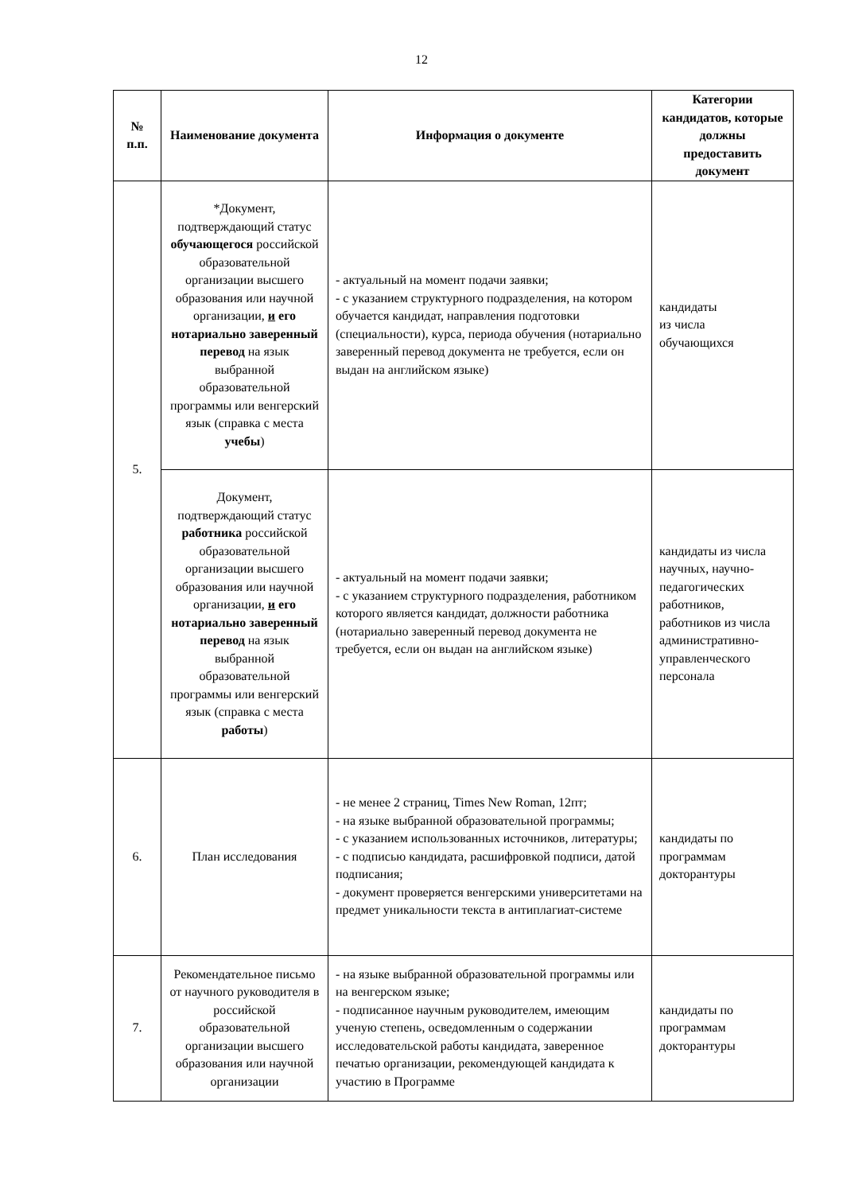12
| № п.п. | Наименование документа | Информация о документе | Категории кандидатов, которые должны предоставить документ |
| --- | --- | --- | --- |
| 5. | *Документ, подтверждающий статус обучающегося российской образовательной организации высшего образования или научной организации, и его нотариально заверенный перевод на язык выбранной образовательной программы или венгерский язык (справка с места учебы ) | - актуальный на момент подачи заявки; - с указанием структурного подразделения, на котором обучается кандидат, направления подготовки (специальности), курса, периода обучения (нотариально заверенный перевод документа не требуется, если он выдан на английском языке) | кандидаты из числа обучающихся |
| | Документ, подтверждающий статус работника российской образовательной организации высшего образования или научной организации, и его нотариально заверенный перевод на язык выбранной образовательной программы или венгерский язык (справка с места работы ) | - актуальный на момент подачи заявки; - с указанием структурного подразделения, работником которого является кандидат, должности работника (нотариально заверенный перевод документа не требуется, если он выдан на английском языке) | кандидаты из числа научных, научно-педагогических работников, работников из числа административно-управленческого персонала |
| 6. | План исследования | - не менее 2 страниц, Times New Roman, 12пт; - на языке выбранной образовательной программы; - с указанием использованных источников, литературы; - с подписью кандидата, расшифровкой подписи, датой подписания; - документ проверяется венгерскими университетами на предмет уникальности текста в антиплагиат-системе | кандидаты по программам докторантуры |
| 7. | Рекомендательное письмо от научного руководителя в российской образовательной организации высшего образования или научной организации | - на языке выбранной образовательной программы или на венгерском языке; - подписанное научным руководителем, имеющим ученую степень, осведомленным о содержании исследовательской работы кандидата, заверенное печатью организации, рекомендующей кандидата к участию в Программе | кандидаты по программам докторантуры |